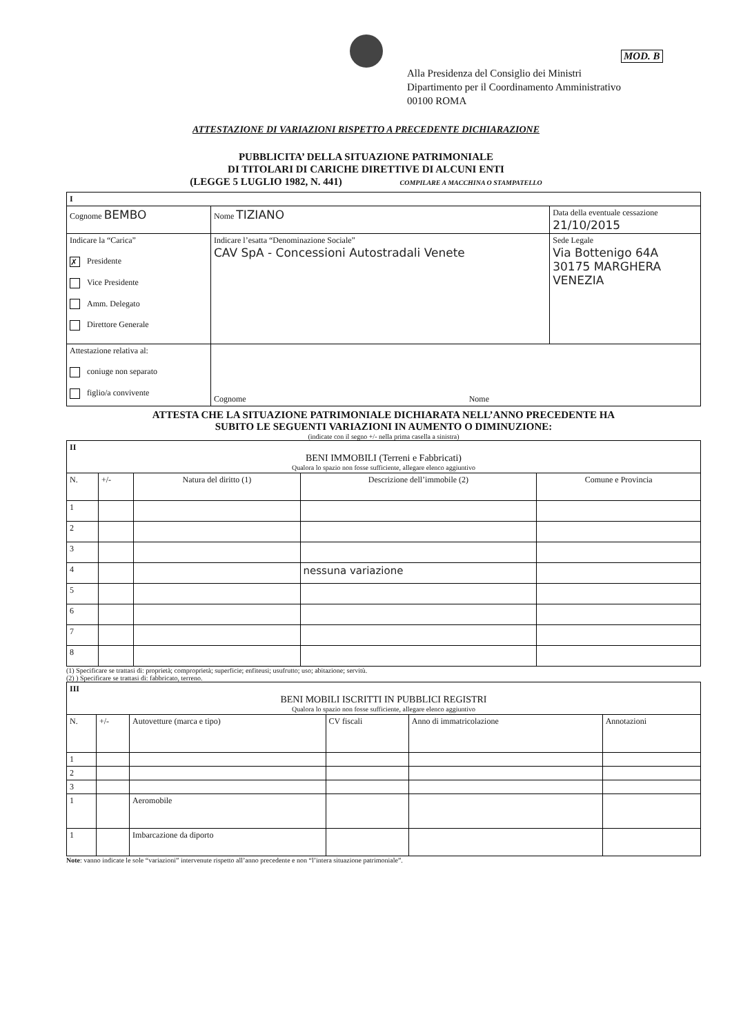MOD. B
Alla Presidenza del Consiglio dei Ministri
Dipartimento per il Coordinamento Amministrativo
00100 ROMA
ATTESTAZIONE DI VARIAZIONI RISPETTO A PRECEDENTE DICHIARAZIONE
PUBBLICITA’ DELLA SITUAZIONE PATRIMONIALE
DI TITOLARI DI CARICHE DIRETTIVE DI ALCUNI ENTI
(LEGGE 5 LUGLIO 1982, N. 441) COMPILARE A MACCHINA O STAMPATELLO
| I | | | |
| Cognome BEMBO | | Nome TIZIANO | Data della eventuale cessazione 21/10/2015 |
| Indicare la “Carica” ✗ Presidente Vice Presidente Amm. Delegato Direttore Generale | Indicare l’esatta “Denominazione Sociale” CAV SpA - Concessioni Autostradali Venete | | Sede Legale Via Bottenigo 64A 30175 MARGHERA VENEZIA |
| Attestazione relativa al: coniuge non separato figlio/a convivente | | Cognome Nome | |
ATTESTA CHE LA SITUAZIONE PATRIMONIALE DICHIARATA NELL’ANNO PRECEDENTE HA
SUBITO LE SEGUENTI VARIAZIONI IN AUMENTO O DIMINUZIONE:
(indicate con il segno +/- nella prima casella a sinistra)
| II BENI IMMOBILI (Terreni e Fabbricati) Qualora lo spazio non fosse sufficiente, allegare elenco aggiuntivo | | | | |
| N. | +/- | Natura del diritto (1) | Descrizione dell’immobile (2) | Comune e Provincia |
| 1 | | | | |
| 2 | | | | |
| 3 | | | | |
| 4 | | | nessuna variazione | |
| 5 | | | | |
| 6 | | | | |
| 7 | | | | |
| 8 | | | | |
(1) Specificare se trattasi di: proprietà; comproprietà; superficie; enfiteusi; usufrutto; uso; abitazione; servitù.
(2) ) Specificare se trattasi di: fabbricato, terreno.
| III BENI MOBILI ISCRITTI IN PUBBLICI REGISTRI Qualora lo spazio non fosse sufficiente, allegare elenco aggiuntivo | | | | | |
| N. | +/- | Autovetture (marca e tipo) | CV fiscali | Anno di immatricolazione | Annotazioni |
| 1 | | | | | |
| 2 | | | | | |
| 3 | | | | | |
| 1 | | Aeromobile | | | |
| 1 | | Imbarcazione da diporto | | | |
Note: vanno indicate le sole “variazioni” intervenute rispetto all’anno precedente e non “l’intera situazione patrimoniale”.